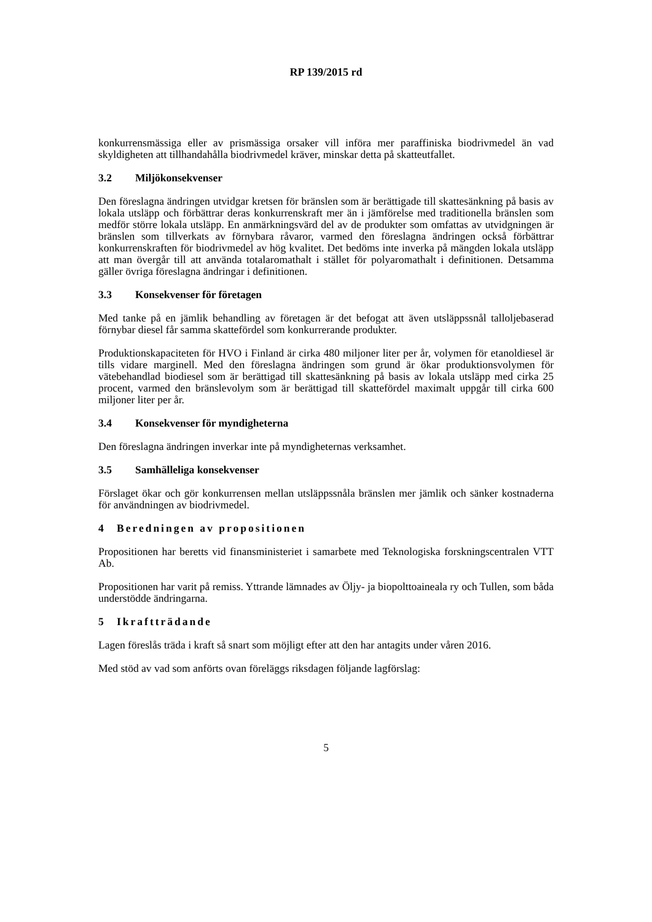RP 139/2015 rd
konkurrensmässiga eller av prismässiga orsaker vill införa mer paraffiniska biodrivmedel än vad skyldigheten att tillhandahålla biodrivmedel kräver, minskar detta på skatteutfallet.
3.2 Miljökonsekvenser
Den föreslagna ändringen utvidgar kretsen för bränslen som är berättigade till skattesänkning på basis av lokala utsläpp och förbättrar deras konkurrenskraft mer än i jämförelse med traditionella bränslen som medför större lokala utsläpp. En anmärkningsvärd del av de produkter som omfattas av utvidgningen är bränslen som tillverkats av förnybara råvaror, varmed den föreslagna ändringen också förbättrar konkurrenskraften för biodrivmedel av hög kvalitet. Det bedöms inte inverka på mängden lokala utsläpp att man övergår till att använda totalaromathalt i stället för polyaromathalt i definitionen. Detsamma gäller övriga föreslagna ändringar i definitionen.
3.3 Konsekvenser för företagen
Med tanke på en jämlik behandling av företagen är det befogat att även utsläppssnål talloljebaserad förnybar diesel får samma skattefördel som konkurrerande produkter.
Produktionskapaciteten för HVO i Finland är cirka 480 miljoner liter per år, volymen för etanoldiesel är tills vidare marginell. Med den föreslagna ändringen som grund är ökar produktionsvolymen för vätebehandlad biodiesel som är berättigad till skattesänkning på basis av lokala utsläpp med cirka 25 procent, varmed den bränslevolym som är berättigad till skattefördel maximalt uppgår till cirka 600 miljoner liter per år.
3.4 Konsekvenser för myndigheterna
Den föreslagna ändringen inverkar inte på myndigheternas verksamhet.
3.5 Samhälleliga konsekvenser
Förslaget ökar och gör konkurrensen mellan utsläppssnåla bränslen mer jämlik och sänker kostnaderna för användningen av biodrivmedel.
4 Beredningen av propositionen
Propositionen har beretts vid finansministeriet i samarbete med Teknologiska forskningscentralen VTT Ab.
Propositionen har varit på remiss. Yttrande lämnades av Öljy- ja biopolttoaineala ry och Tullen, som båda understödde ändringarna.
5 Ikraftträdande
Lagen föreslås träda i kraft så snart som möjligt efter att den har antagits under våren 2016.
Med stöd av vad som anförts ovan föreläggs riksdagen följande lagförslag:
5